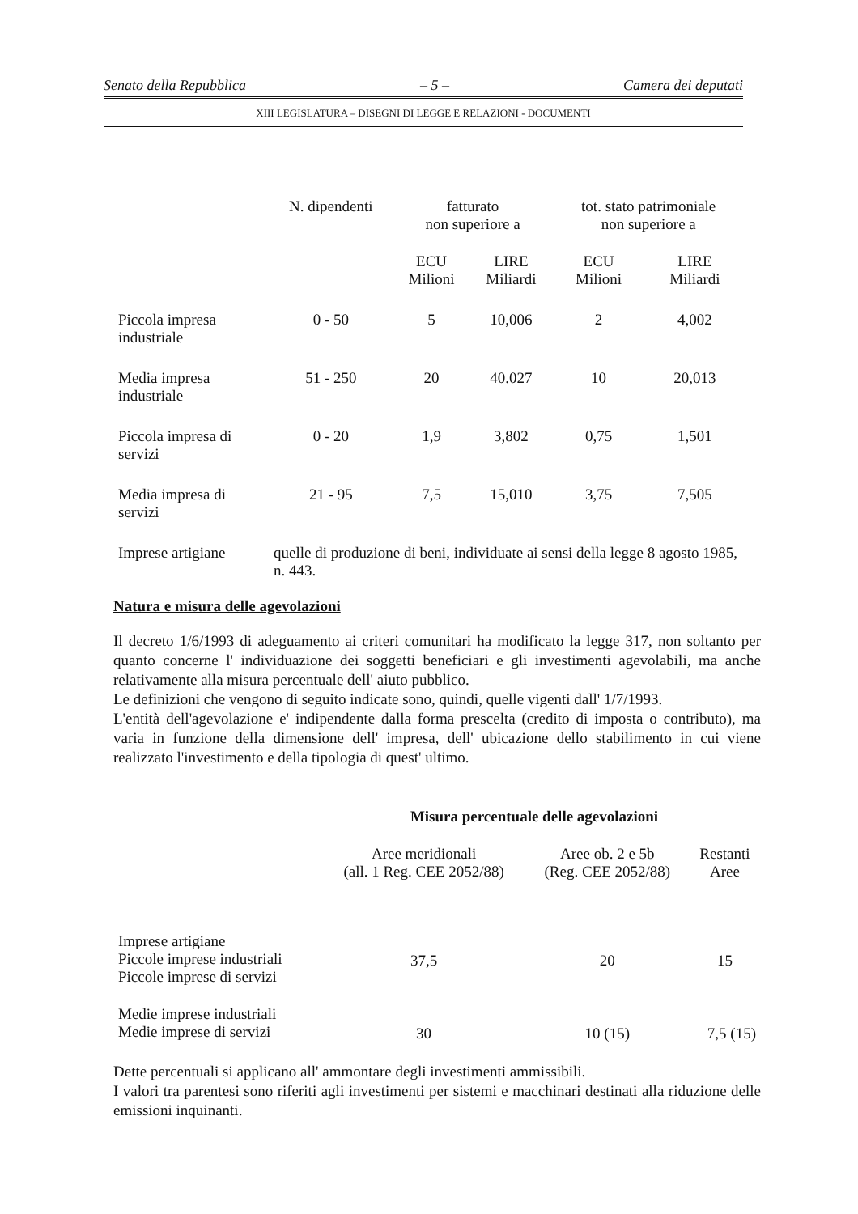Senato della Repubblica – 5 – Camera dei deputati
XIII LEGISLATURA – DISEGNI DI LEGGE E RELAZIONI - DOCUMENTI
| | N. dipendenti | fatturato non superiore a | | tot. stato patrimoniale non superiore a | |
| --- | --- | --- | --- | --- | --- |
| | | ECU Milioni | LIRE Miliardi | ECU Milioni | LIRE Miliardi |
| Piccola impresa industriale | 0 - 50 | 5 | 10,006 | 2 | 4,002 |
| Media impresa industriale | 51 - 250 | 20 | 40.027 | 10 | 20,013 |
| Piccola impresa di servizi | 0 - 20 | 1,9 | 3,802 | 0,75 | 1,501 |
| Media impresa di servizi | 21 - 95 | 7,5 | 15,010 | 3,75 | 7,505 |
| Imprese artigiane | quelle di produzione di beni, individuate ai sensi della legge 8 agosto 1985, n. 443. | | | | |
Natura e misura delle agevolazioni
Il decreto 1/6/1993 di adeguamento ai criteri comunitari ha modificato la legge 317, non soltanto per quanto concerne l' individuazione dei soggetti beneficiari e gli investimenti agevolabili, ma anche relativamente alla misura percentuale dell' aiuto pubblico.
Le definizioni che vengono di seguito indicate sono, quindi, quelle vigenti dall' 1/7/1993.
L'entità dell'agevolazione e' indipendente dalla forma prescelta (credito di imposta o contributo), ma varia in funzione della dimensione dell' impresa, dell' ubicazione dello stabilimento in cui viene realizzato l'investimento e della tipologia di quest' ultimo.
Misura percentuale delle agevolazioni
| | Aree meridionali (all. 1 Reg. CEE 2052/88) | Aree ob. 2 e 5b (Reg. CEE 2052/88) | Restanti Aree |
| --- | --- | --- | --- |
| Imprese artigiane Piccole imprese industriali Piccole imprese di servizi | 37,5 | 20 | 15 |
| Medie imprese industriali Medie imprese di servizi | 30 | 10 (15) | 7,5 (15) |
Dette percentuali si applicano all' ammontare degli investimenti ammissibili.
I valori tra parentesi sono riferiti agli investimenti per sistemi e macchinari destinati alla riduzione delle emissioni inquinanti.